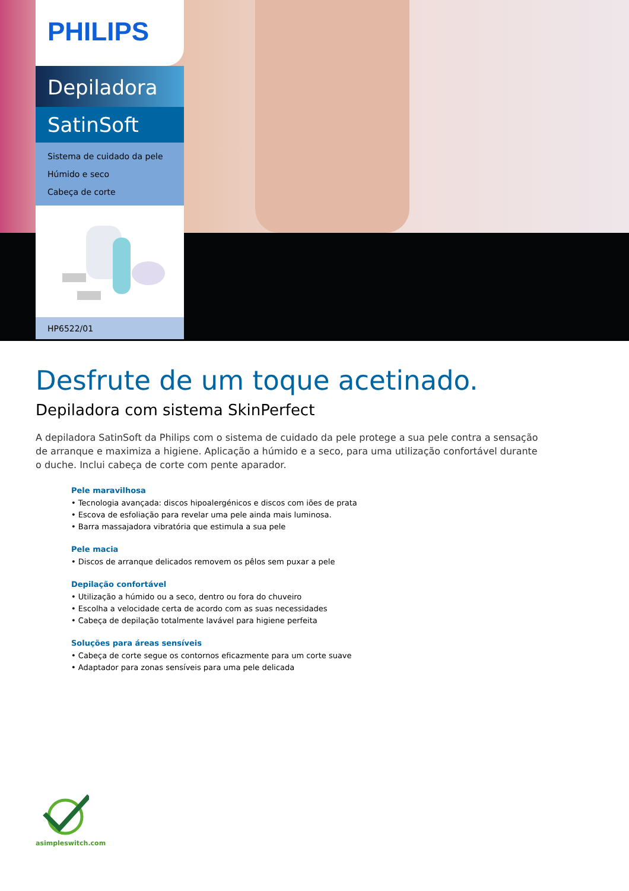PHILIPS
Depiladora
SatinSoft
Sistema de cuidado da pele
Húmido e seco
Cabeça de corte
HP6522/01
Desfrute de um toque acetinado.
Depiladora com sistema SkinPerfect
A depiladora SatinSoft da Philips com o sistema de cuidado da pele protege a sua pele contra a sensação de arranque e maximiza a higiene. Aplicação a húmido e a seco, para uma utilização confortável durante o duche. Inclui cabeça de corte com pente aparador.
Pele maravilhosa
• Tecnologia avançada: discos hipoalergénicos e discos com iões de prata
• Escova de esfoliação para revelar uma pele ainda mais luminosa.
• Barra massajadora vibratória que estimula a sua pele
Pele macia
• Discos de arranque delicados removem os pêlos sem puxar a pele
Depilação confortável
• Utilização a húmido ou a seco, dentro ou fora do chuveiro
• Escolha a velocidade certa de acordo com as suas necessidades
• Cabeça de depilação totalmente lavável para higiene perfeita
Soluções para áreas sensíveis
• Cabeça de corte segue os contornos eficazmente para um corte suave
• Adaptador para zonas sensíveis para uma pele delicada
asimpleswitch.com